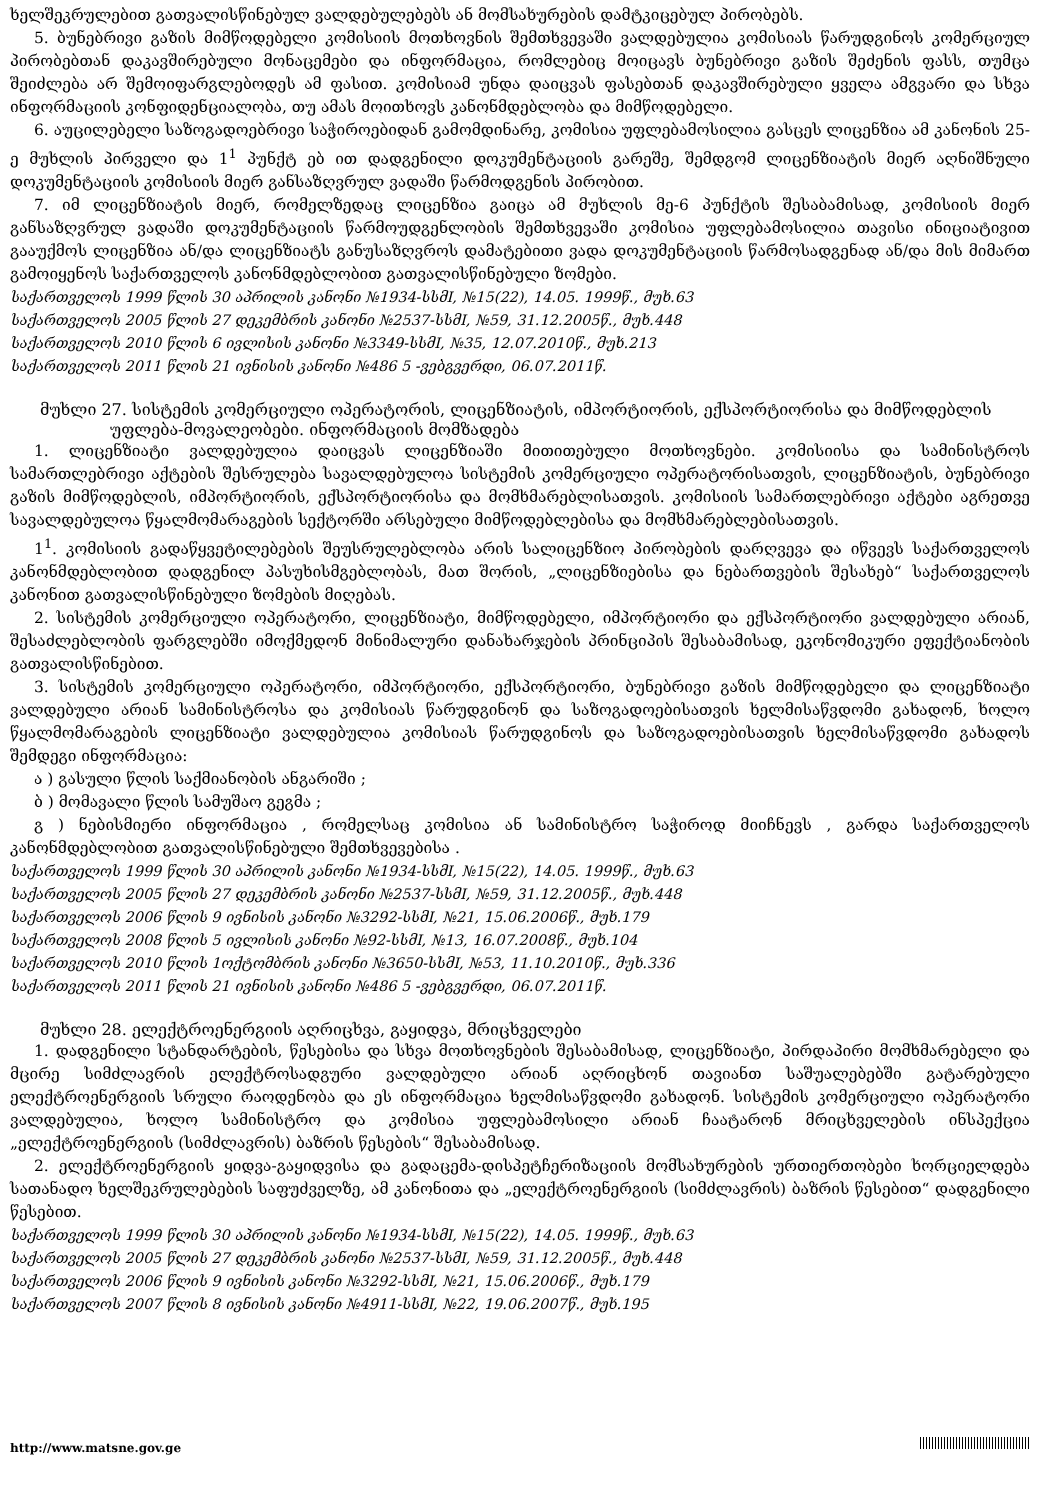ხელშეკრულებით გათვალისწინებულ ვალდებულებებს ან მომსახურების დამტკიცებულ პირობებს.
5. ბუნებრივი გაზის მიმწოდებელი კომისიის მოთხოვნის შემთხვევაში ვალდებულია კომისიას წარუდგინოს კომერციულ პირობებთან დაკავშირებული მონაცემები და ინფორმაცია, რომლებიც მოიცავს ბუნებრივი გაზის შეძენის ფასს, თუმცა შეიძლება არ შემოიფარგლებოდეს ამ ფასით. კომისიამ უნდა დაიცვას ფასებთან დაკავშირებული ყველა ამგვარი და სხვა ინფორმაციის კონფიდენციალობა, თუ ამას მოითხოვს კანონმდებლობა და მიმწოდებელი.
6. აუცილებელი საზოგადოებრივი საჭიროებიდან გამომდინარე, კომისია უფლებამოსილია გასცეს ლიცენზია ამ კანონის 25-ე მუხლის პირველი და 1<sup>1</sup> პუნქტ ებ ით დადგენილი დოკუმენტაციის გარეშე, შემდგომ ლიცენზიატის მიერ აღნიშნული დოკუმენტაციის კომისიის მიერ განსაზღვრულ ვადაში წარმოდგენის პირობით.
7. იმ ლიცენზიატის მიერ, რომელზედაც ლიცენზია გაიცა ამ მუხლის მე-6 პუნქტის შესაბამისად, კომისიის მიერ განსაზღვრულ ვადაში დოკუმენტაციის წარმოუდგენლობის შემთხვევაში კომისია უფლებამოსილია თავისი ინიციატივით გააუქმოს ლიცენზია ან/და ლიცენზიატს განუსაზღვროს დამატებითი ვადა დოკუმენტაციის წარმოსადგენად ან/და მის მიმართ გამოიყენოს საქართველოს კანონმდებლობით გათვალისწინებული ზომები.
საქართველოს 1999 წლის 30 აპრილის კანონი №1934-სსმI, №15(22), 14.05. 1999წ., მუხ.63
საქართველოს 2005 წლის 27 დეკემბრის კანონი №2537-სსმI, №59, 31.12.2005წ., მუხ.448
საქართველოს 2010 წლის 6 ივლისის კანონი №3349-სსმI, №35, 12.07.2010წ., მუხ.213
საქართველოს 2011 წლის 21 ივნისის კანონი №486 5 -ვებგვერდი, 06.07.2011წ.
მუხლი 27. სისტემის კომერციული ოპერატორის, ლიცენზიატის, იმპორტიორის, ექსპორტიორისა და მიმწოდებლის უფლება-მოვალეობები. ინფორმაციის მომზადება
1. ლიცენზიატი ვალდებულია დაიცვას ლიცენზიაში მითითებული მოთხოვნები. კომისიისა და სამინისტროს სამართლებრივი აქტების შესრულება სავალდებულოა სისტემის კომერციული ოპერატორისათვის, ლიცენზიატის, ბუნებრივი გაზის მიმწოდებლის, იმპორტიორის, ექსპორტიორისა და მომხმარებლისათვის. კომისიის სამართლებრივი აქტები აგრეთვე სავალდებულოა წყალმომარაგების სექტორში არსებული მიმწოდებლებისა და მომხმარებლებისათვის.
1<sup>1</sup>. კომისიის გადაწყვეტილებების შეუსრულებლობა არის სალიცენზიო პირობების დარღვევა და იწვევს საქართველოს კანონმდებლობით დადგენილ პასუხისმგებლობას, მათ შორის, „ლიცენზიებისა და ნებართვების შესახებ“ საქართველოს კანონით გათვალისწინებული ზომების მიღებას.
2. სისტემის კომერციული ოპერატორი, ლიცენზიატი, მიმწოდებელი, იმპორტიორი და ექსპორტიორი ვალდებული არიან, შესაძლებლობის ფარგლებში იმოქმედონ მინიმალური დანახარჯების პრინციპის შესაბამისად, ეკონომიკური ეფექტიანობის გათვალისწინებით.
3. სისტემის კომერციული ოპერატორი, იმპორტიორი, ექსპორტიორი, ბუნებრივი გაზის მიმწოდებელი და ლიცენზიატი ვალდებული არიან სამინისტროსა და კომისიას წარუდგინონ და საზოგადოებისათვის ხელმისაწვდომი გახადონ, ხოლო წყალმომარაგების ლიცენზიატი ვალდებულია კომისიას წარუდგინოს და საზოგადოებისათვის ხელმისაწვდომი გახადოს შემდეგი ინფორმაცია:
ა ) გასული წლის საქმიანობის ანგარიში ;
ბ ) მომავალი წლის სამუშაო გეგმა ;
გ ) ნებისმიერი ინფორმაცია , რომელსაც კომისია ან სამინისტრო საჭიროდ მიიჩნევს , გარდა საქართველოს კანონმდებლობით გათვალისწინებული შემთხვევებისა .
საქართველოს 1999 წლის 30 აპრილის კანონი №1934-სსმI, №15(22), 14.05. 1999წ., მუხ.63
საქართველოს 2005 წლის 27 დეკემბრის კანონი №2537-სსმI, №59, 31.12.2005წ., მუხ.448
საქართველოს 2006 წლის 9 ივნისის კანონი №3292-სსმI, №21, 15.06.2006წ., მუხ.179
საქართველოს 2008 წლის 5 ივლისის კანონი №92-სსმI, №13, 16.07.2008წ., მუხ.104
საქართველოს 2010 წლის 1ოქტომბრის კანონი №3650-სსმI, №53, 11.10.2010წ., მუხ.336
საქართველოს 2011 წლის 21 ივნისის კანონი №486 5 -ვებგვერდი, 06.07.2011წ.
მუხლი 28. ელექტროენერგიის აღრიცხვა, გაყიდვა, მრიცხველები
1. დადგენილი სტანდარტების, წესებისა და სხვა მოთხოვნების შესაბამისად, ლიცენზიატი, პირდაპირი მომხმარებელი და მცირე სიმძლავრის ელექტროსადგური ვალდებული არიან აღრიცხონ თავიანთ საშუალებებში გატარებული ელექტროენერგიის სრული რაოდენობა და ეს ინფორმაცია ხელმისაწვდომი გახადონ. სისტემის კომერციული ოპერატორი ვალდებულია, ხოლო სამინისტრო და კომისია უფლებამოსილი არიან ჩაატარონ მრიცხველების ინსპექცია „ელექტროენერგიის (სიმძლავრის) ბაზრის წესების“ შესაბამისად.
2. ელექტროენერგიის ყიდვა-გაყიდვისა და გადაცემა-დისპეტჩერიზაციის მომსახურების ურთიერთობები ხორციელდება სათანადო ხელშეკრულებების საფუძველზე, ამ კანონითა და „ელექტროენერგიის (სიმძლავრის) ბაზრის წესებით“ დადგენილი წესებით.
საქართველოს 1999 წლის 30 აპრილის კანონი №1934-სსმI, №15(22), 14.05. 1999წ., მუხ.63
საქართველოს 2005 წლის 27 დეკემბრის კანონი №2537-სსმI, №59, 31.12.2005წ., მუხ.448
საქართველოს 2006 წლის 9 ივნისის კანონი №3292-სსმI, №21, 15.06.2006წ., მუხ.179
საქართველოს 2007 წლის 8 ივნისის კანონი №4911-სსმI, №22, 19.06.2007წ., მუხ.195
http://www.matsne.gov.ge